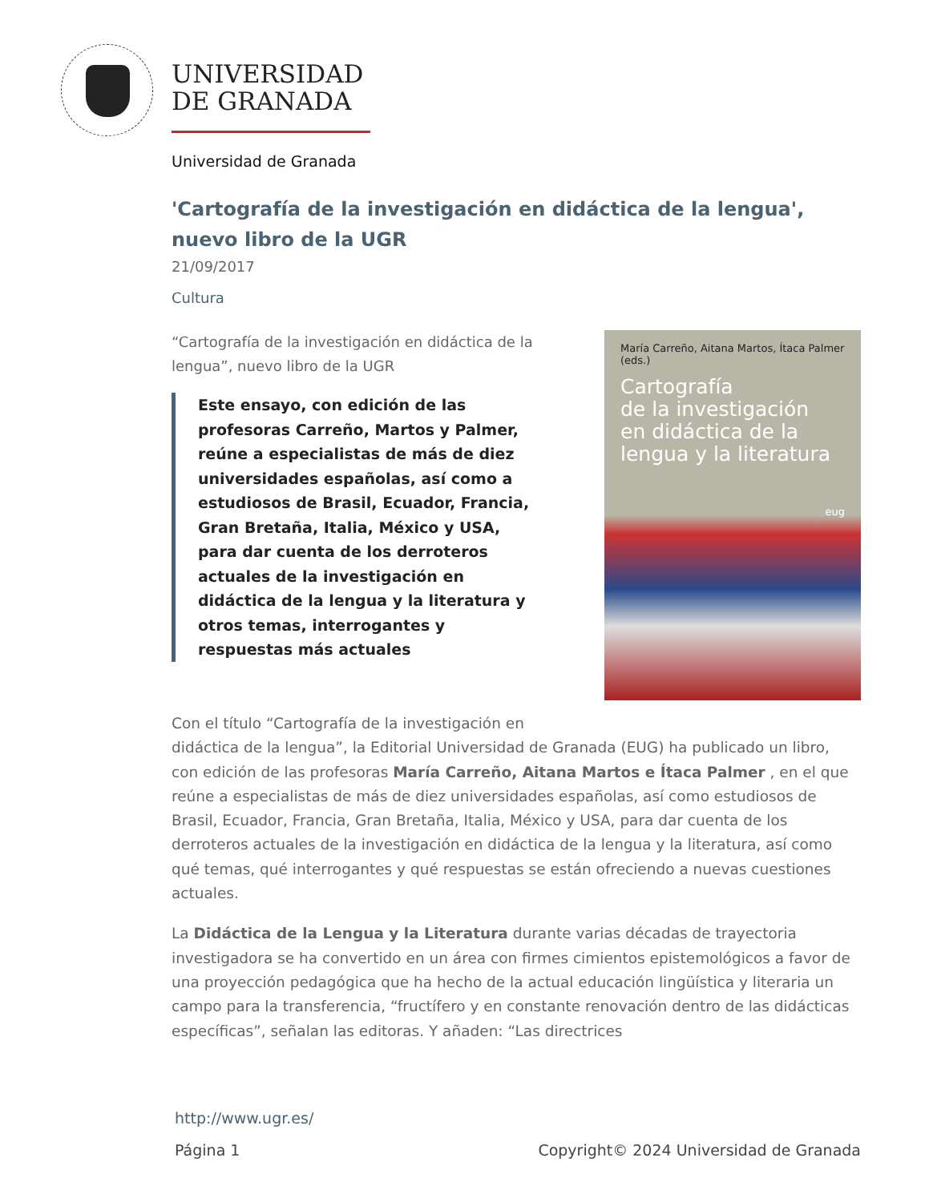UNIVERSIDAD
DE GRANADA
Universidad de Granada
'Cartografía de la investigación en didáctica de la lengua', nuevo libro de la UGR
21/09/2017
Cultura
“Cartografía de la investigación en didáctica de la lengua”, nuevo libro de la UGR
Este ensayo, con edición de las profesoras Carreño, Martos y Palmer, reúne a especialistas de más de diez universidades españolas, así como a estudiosos de Brasil, Ecuador, Francia, Gran Bretaña, Italia, México y USA, para dar cuenta de los derroteros actuales de la investigación en didáctica de la lengua y la literatura y otros temas, interrogantes y respuestas más actuales
María Carreño, Aitana Martos, Ítaca Palmer (eds.)
Cartografía
de la investigación
en didáctica de la
lengua y la literatura
eug
Con el título “Cartografía de la investigación en
didáctica de la lengua”, la Editorial Universidad de Granada (EUG) ha publicado un libro, con edición de las profesoras María Carreño, Aitana Martos e Ítaca Palmer , en el que reúne a especialistas de más de diez universidades españolas, así como estudiosos de Brasil, Ecuador, Francia, Gran Bretaña, Italia, México y USA, para dar cuenta de los derroteros actuales de la investigación en didáctica de la lengua y la literatura, así como qué temas, qué interrogantes y qué respuestas se están ofreciendo a nuevas cuestiones actuales.
La Didáctica de la Lengua y la Literatura durante varias décadas de trayectoria investigadora se ha convertido en un área con firmes cimientos epistemológicos a favor de una proyección pedagógica que ha hecho de la actual educación lingüística y literaria un campo para la transferencia, “fructífero y en constante renovación dentro de las didácticas específicas”, señalan las editoras. Y añaden: “Las directrices
http://www.ugr.es/
Página 1 Copyright© 2024 Universidad de Granada